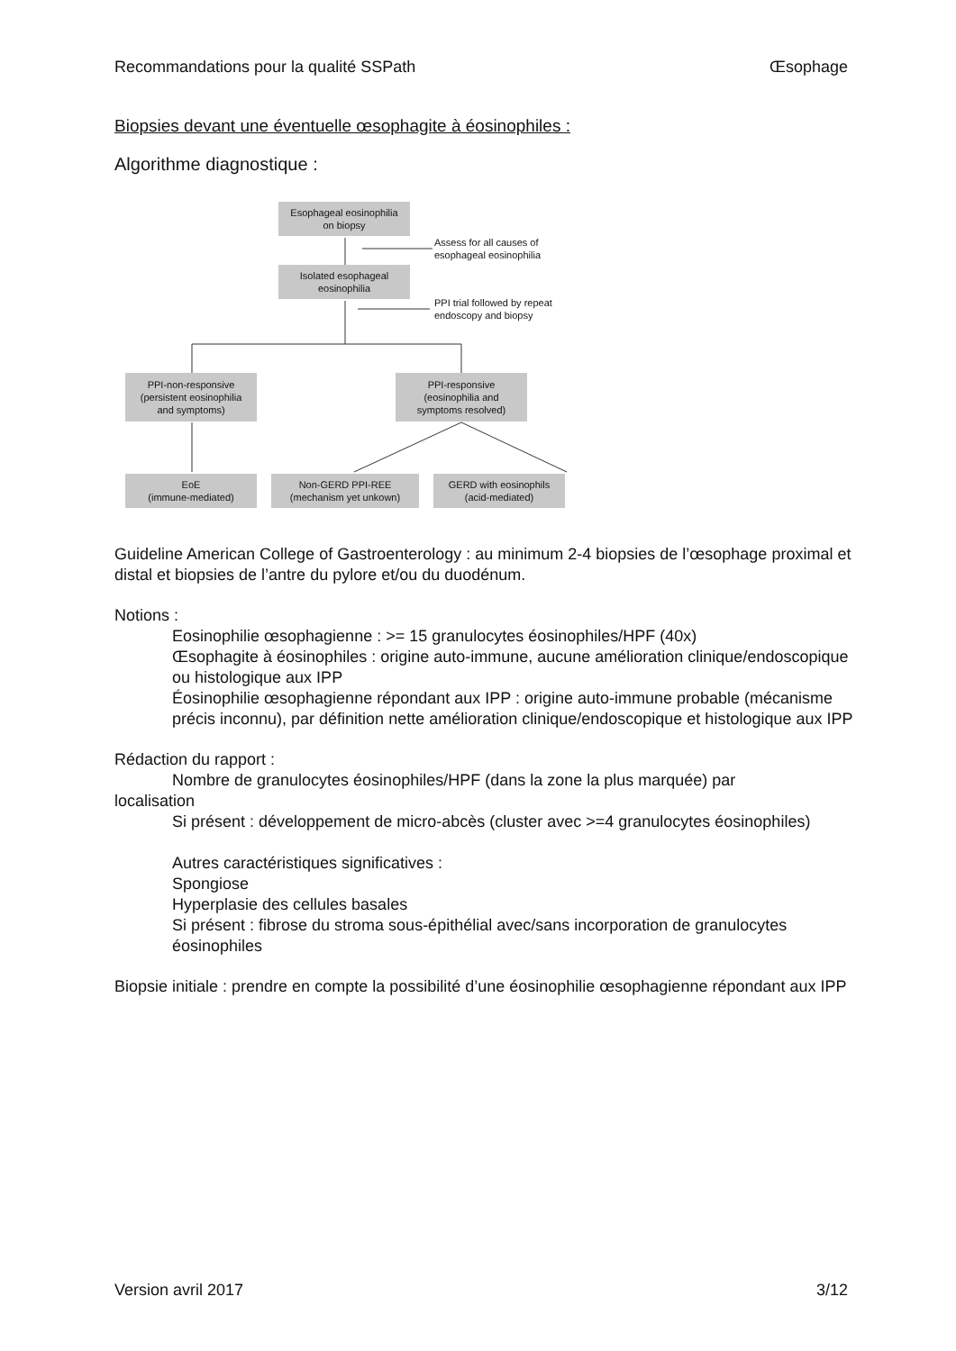Recommandations pour la qualité SSPath Œsophage
Biopsies devant une éventuelle œsophagite à éosinophiles :
Algorithme diagnostique :
Esophageal eosinophilia
on biopsy
Assess for all causes of
esophageal eosinophilia
Isolated esophageal
eosinophilia
PPI trial followed by repeat
endoscopy and biopsy
PPI-non-responsive
(persistent eosinophilia
and symptoms)
PPI-responsive
(eosinophilia and
symptoms resolved)
EoE
(immune-mediated)
Non-GERD PPI-REE
(mechanism yet unkown)
GERD with eosinophils
(acid-mediated)
Guideline American College of Gastroenterology : au minimum 2-4 biopsies de l’œsophage proximal et distal et biopsies de l’antre du pylore et/ou du duodénum.
Notions :
Eosinophilie œsophagienne : >= 15 granulocytes éosinophiles/HPF (40x)
Œsophagite à éosinophiles : origine auto-immune, aucune amélioration clinique/endoscopique ou histologique aux IPP
Éosinophilie œsophagienne répondant aux IPP : origine auto-immune probable (mécanisme précis inconnu), par définition nette amélioration clinique/endoscopique et histologique aux IPP
Rédaction du rapport :
Nombre de granulocytes éosinophiles/HPF (dans la zone la plus marquée) par
localisation
Si présent : développement de micro-abcès (cluster avec >=4 granulocytes éosinophiles)
Autres caractéristiques significatives :
Spongiose
Hyperplasie des cellules basales
Si présent : fibrose du stroma sous-épithélial avec/sans incorporation de granulocytes éosinophiles
Biopsie initiale : prendre en compte la possibilité d’une éosinophilie œsophagienne répondant aux IPP
Version avril 2017 3/12